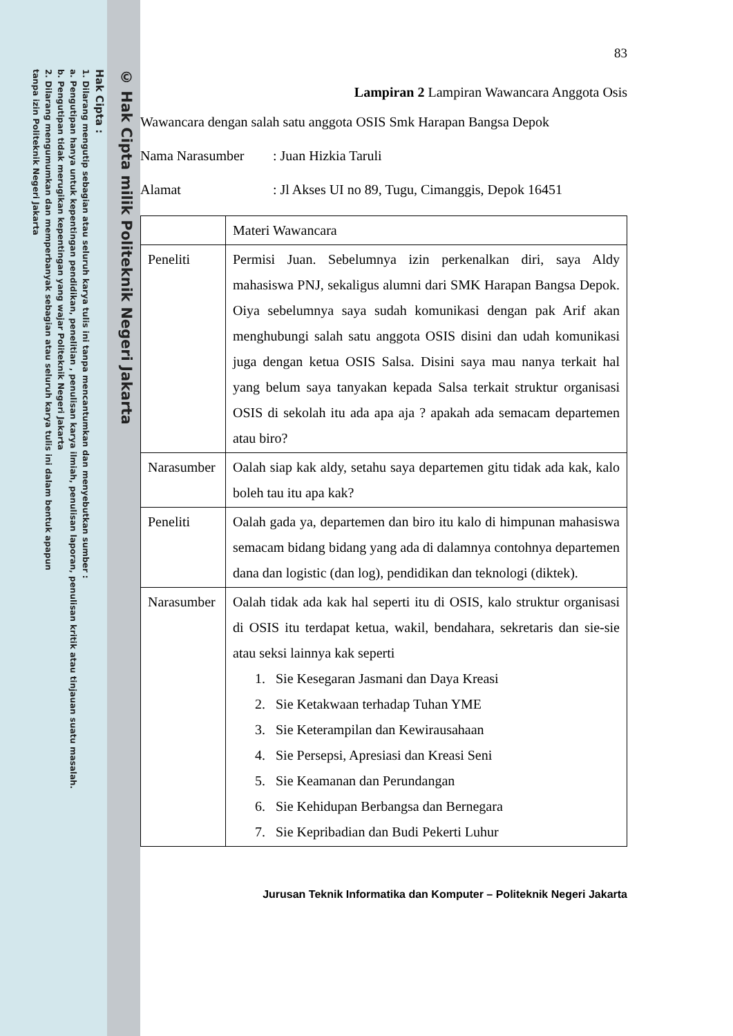© Hak Cipta milik Politeknik Negeri Jakarta
Hak Cipta :
1. Dilarang mengutip sebagian atau seluruh karya tulis ini tanpa mencantumkan dan menyebutkan sumber :
a. Pengutipan hanya untuk kepentingan pendidikan, penelitian , penulisan karya ilmiah, penulisan laporan, penulisan kritik atau tinjauan suatu masalah.
b. Pengutipan tidak merugikan kepentingan yang wajar Politeknik Negeri Jakarta
2. Dilarang mengumumkan dan memperbanyak sebagian atau seluruh karya tulis ini dalam bentuk apapun
tanpa izin Politeknik Negeri Jakarta
83
Lampiran 2 Lampiran Wawancara Anggota Osis
Wawancara dengan salah satu anggota OSIS Smk Harapan Bangsa Depok
Nama Narasumber: Juan Hizkia Taruli
Alamat: Jl Akses UI no 89, Tugu, Cimanggis, Depok 16451
| | Materi Wawancara |
| Peneliti | Permisi Juan. Sebelumnya izin perkenalkan diri, saya Aldy mahasiswa PNJ, sekaligus alumni dari SMK Harapan Bangsa Depok. Oiya sebelumnya saya sudah komunikasi dengan pak Arif akan menghubungi salah satu anggota OSIS disini dan udah komunikasi juga dengan ketua OSIS Salsa. Disini saya mau nanya terkait hal yang belum saya tanyakan kepada Salsa terkait struktur organisasi OSIS di sekolah itu ada apa aja ? apakah ada semacam departemen atau biro? |
| Narasumber | Oalah siap kak aldy, setahu saya departemen gitu tidak ada kak, kalo boleh tau itu apa kak? |
| Peneliti | Oalah gada ya, departemen dan biro itu kalo di himpunan mahasiswa semacam bidang bidang yang ada di dalamnya contohnya departemen dana dan logistic (dan log), pendidikan dan teknologi (diktek). |
| Narasumber | Oalah tidak ada kak hal seperti itu di OSIS, kalo struktur organisasi di OSIS itu terdapat ketua, wakil, bendahara, sekretaris dan sie-sie atau seksi lainnya kak seperti 1. Sie Kesegaran Jasmani dan Daya Kreasi 2. Sie Ketakwaan terhadap Tuhan YME 3. Sie Keterampilan dan Kewirausahaan 4. Sie Persepsi, Apresiasi dan Kreasi Seni 5. Sie Keamanan dan Perundangan 6. Sie Kehidupan Berbangsa dan Bernegara 7. Sie Kepribadian dan Budi Pekerti Luhur |
Jurusan Teknik Informatika dan Komputer – Politeknik Negeri Jakarta